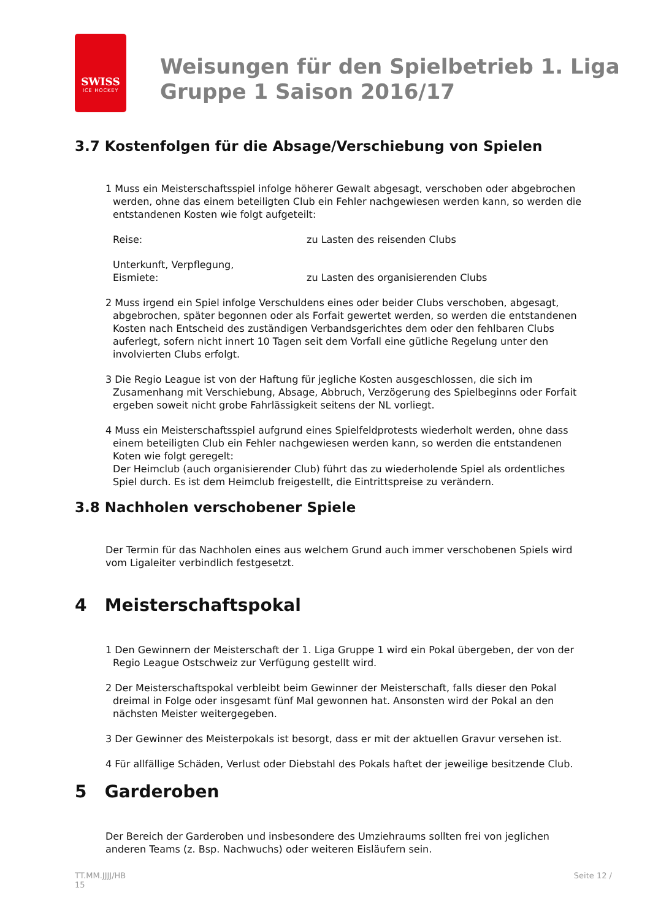SWISS
ICE HOCKEY
Weisungen für den Spielbetrieb 1. Liga
Gruppe 1 Saison 2016/17
3.7 Kostenfolgen für die Absage/Verschiebung von Spielen
1 Muss ein Meisterschaftsspiel infolge höherer Gewalt abgesagt, verschoben oder abgebrochen werden, ohne das einem beteiligten Club ein Fehler nachgewiesen werden kann, so werden die entstandenen Kosten wie folgt aufgeteilt:
Reise: zu Lasten des reisenden Clubs
Unterkunft, Verpflegung,
Eismiete:
zu Lasten des organisierenden Clubs
2 Muss irgend ein Spiel infolge Verschuldens eines oder beider Clubs verschoben, abgesagt, abgebrochen, später begonnen oder als Forfait gewertet werden, so werden die entstandenen Kosten nach Entscheid des zuständigen Verbandsgerichtes dem oder den fehlbaren Clubs auferlegt, sofern nicht innert 10 Tagen seit dem Vorfall eine gütliche Regelung unter den involvierten Clubs erfolgt.
3 Die Regio League ist von der Haftung für jegliche Kosten ausgeschlossen, die sich im Zusamenhang mit Verschiebung, Absage, Abbruch, Verzögerung des Spielbeginns oder Forfait ergeben soweit nicht grobe Fahrlässigkeit seitens der NL vorliegt.
4 Muss ein Meisterschaftsspiel aufgrund eines Spielfeldprotests wiederholt werden, ohne dass einem beteiligten Club ein Fehler nachgewiesen werden kann, so werden die entstandenen Koten wie folgt geregelt:
Der Heimclub (auch organisierender Club) führt das zu wiederholende Spiel als ordentliches Spiel durch. Es ist dem Heimclub freigestellt, die Eintrittspreise zu verändern.
3.8 Nachholen verschobener Spiele
Der Termin für das Nachholen eines aus welchem Grund auch immer verschobenen Spiels wird vom Ligaleiter verbindlich festgesetzt.
4 Meisterschaftspokal
1 Den Gewinnern der Meisterschaft der 1. Liga Gruppe 1 wird ein Pokal übergeben, der von der Regio League Ostschweiz zur Verfügung gestellt wird.
2 Der Meisterschaftspokal verbleibt beim Gewinner der Meisterschaft, falls dieser den Pokal dreimal in Folge oder insgesamt fünf Mal gewonnen hat. Ansonsten wird der Pokal an den nächsten Meister weitergegeben.
3 Der Gewinner des Meisterpokals ist besorgt, dass er mit der aktuellen Gravur versehen ist.
4 Für allfällige Schäden, Verlust oder Diebstahl des Pokals haftet der jeweilige besitzende Club.
5 Garderoben
Der Bereich der Garderoben und insbesondere des Umziehraums sollten frei von jeglichen anderen Teams (z. Bsp. Nachwuchs) oder weiteren Eisläufern sein.
TT.MM.JJJJ/HB
15
Seite 12 /